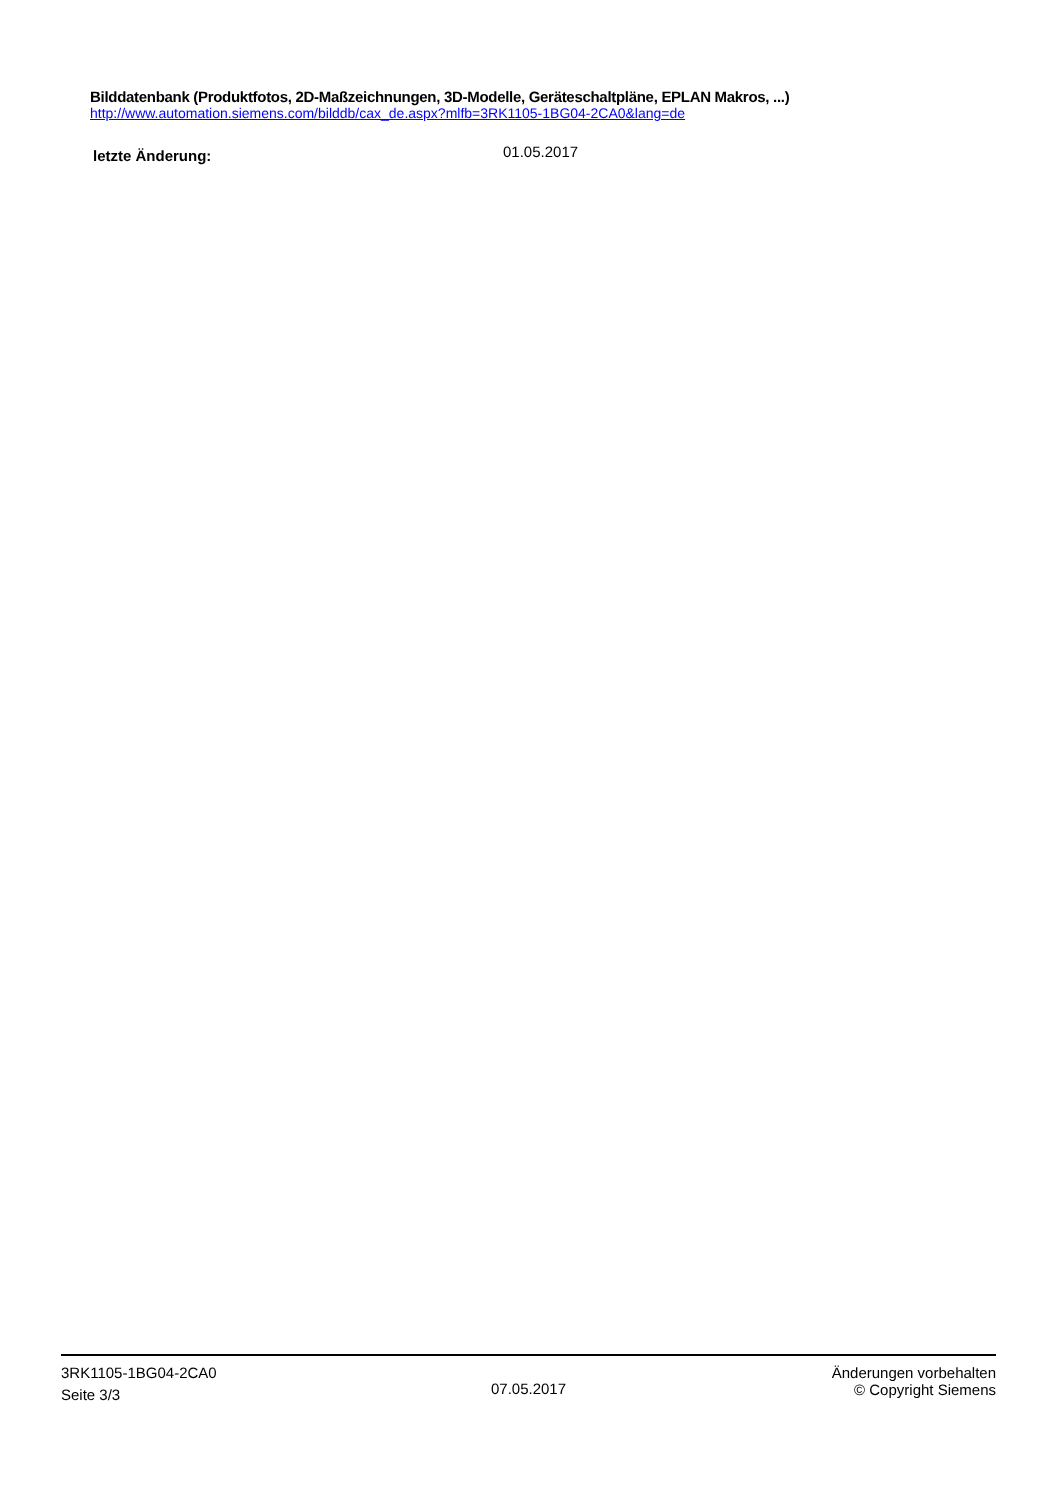Bilddatenbank (Produktfotos, 2D-Maßzeichnungen, 3D-Modelle, Geräteschaltpläne, EPLAN Makros, ...)
http://www.automation.siemens.com/bilddb/cax_de.aspx?mlfb=3RK1105-1BG04-2CA0&lang=de
letzte Änderung:
01.05.2017
3RK1105-1BG04-2CA0
Seite 3/3
07.05.2017
Änderungen vorbehalten
© Copyright Siemens